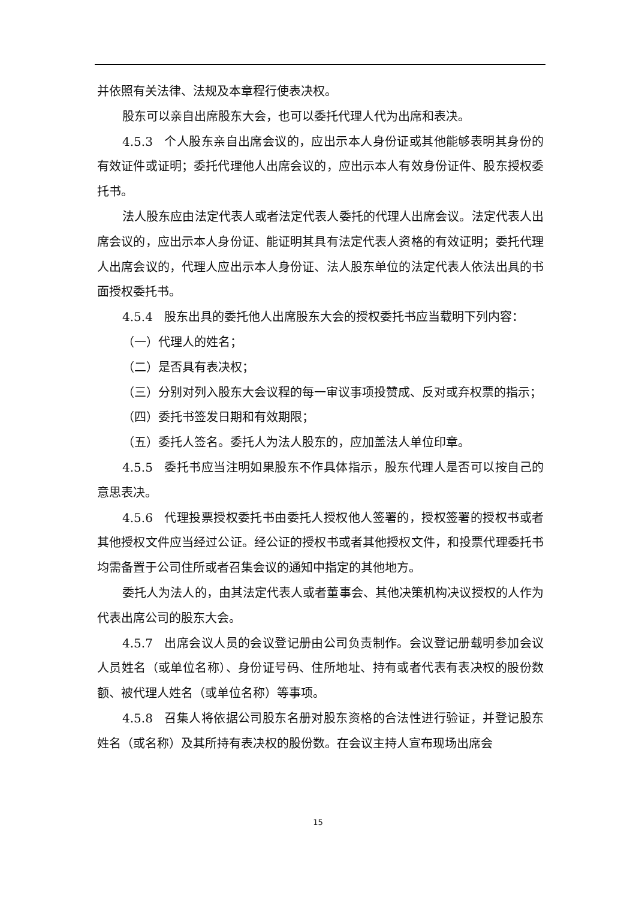并依照有关法律、法规及本章程行使表决权。
股东可以亲自出席股东大会，也可以委托代理人代为出席和表决。
4.5.3 个人股东亲自出席会议的，应出示本人身份证或其他能够表明其身份的有效证件或证明；委托代理他人出席会议的，应出示本人有效身份证件、股东授权委托书。
法人股东应由法定代表人或者法定代表人委托的代理人出席会议。法定代表人出席会议的，应出示本人身份证、能证明其具有法定代表人资格的有效证明；委托代理人出席会议的，代理人应出示本人身份证、法人股东单位的法定代表人依法出具的书面授权委托书。
4.5.4 股东出具的委托他人出席股东大会的授权委托书应当载明下列内容：
（一）代理人的姓名；
（二）是否具有表决权；
（三）分别对列入股东大会议程的每一审议事项投赞成、反对或弃权票的指示；
（四）委托书签发日期和有效期限；
（五）委托人签名。委托人为法人股东的，应加盖法人单位印章。
4.5.5 委托书应当注明如果股东不作具体指示，股东代理人是否可以按自己的意思表决。
4.5.6 代理投票授权委托书由委托人授权他人签署的，授权签署的授权书或者其他授权文件应当经过公证。经公证的授权书或者其他授权文件，和投票代理委托书均需备置于公司住所或者召集会议的通知中指定的其他地方。
委托人为法人的，由其法定代表人或者董事会、其他决策机构决议授权的人作为代表出席公司的股东大会。
4.5.7 出席会议人员的会议登记册由公司负责制作。会议登记册载明参加会议人员姓名（或单位名称）、身份证号码、住所地址、持有或者代表有表决权的股份数额、被代理人姓名（或单位名称）等事项。
4.5.8 召集人将依据公司股东名册对股东资格的合法性进行验证，并登记股东姓名（或名称）及其所持有表决权的股份数。在会议主持人宣布现场出席会
15